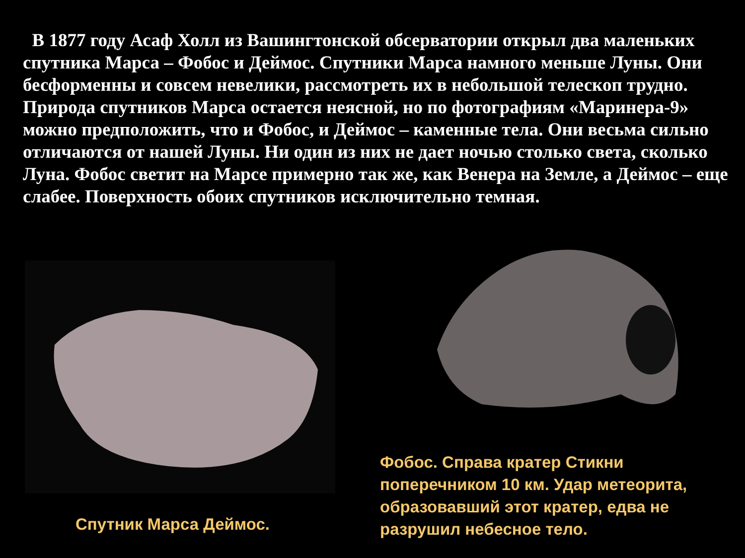В 1877 году Асаф Холл из Вашингтонской обсерватории открыл два маленьких спутника Марса – Фобос и Деймос. Спутники Марса намного меньше Луны. Они бесформенны и совсем невелики, рассмотреть их в небольшой телескоп трудно. Природа спутников Марса остается неясной, но по фотографиям «Маринера-9» можно предположить, что и Фобос, и Деймос – каменные тела. Они весьма сильно отличаются от нашей Луны. Ни один из них не дает ночью столько света, сколько Луна. Фобос светит на Марсе примерно так же, как Венера на Земле, а Деймос – еще слабее. Поверхность обоих спутников исключительно темная.
Спутник Марса Деймос.
Фобос. Справа кратер Стикни поперечником 10 км. Удар метеорита, образовавший этот кратер, едва не разрушил небесное тело.